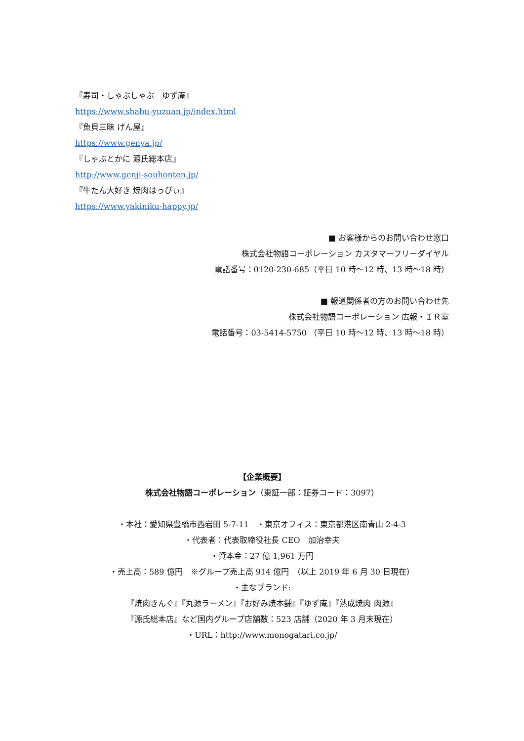『寿司・しゃぶしゃぶ　ゆず庵』
https://www.shabu-yuzuan.jp/index.html
『魚貝三昧 げん屋』
https://www.genya.jp/
『しゃぶとかに 源氏総本店』
http://www.genji-souhonten.jp/
『牛たん大好き 焼肉はっぴぃ』
https://www.yakiniku-happy.jp/
■ お客様からのお問い合わせ窓口
株式会社物語コーポレーション カスタマーフリーダイヤル
電話番号：0120-230-685（平日 10 時～12 時、13 時～18 時）
■ 報道関係者の方のお問い合わせ先
株式会社物語コーポレーション 広報・ＩＲ室
電話番号：03-5414-5750 （平日 10 時～12 時、13 時～18 時）
【企業概要】
株式会社物語コーポレーション（東証一部：証券コード：3097）
・本社：愛知県豊橋市西岩田 5-7-11　・東京オフィス：東京都港区南青山 2-4-3
・代表者：代表取締役社長 CEO　加治幸夫
・資本金：27 億 1,961 万円
・売上高：589 億円　※グループ売上高 914 億円　（以上 2019 年 6 月 30 日現在）
・主なブランド:
『焼肉きんぐ』『丸源ラーメン』『お好み焼本舗』『ゆず庵』『熟成焼肉 肉源』
『源氏総本店』など国内グループ店舗数：523 店舗（2020 年 3 月末現在）
・URL：http://www.monogatari.co.jp/